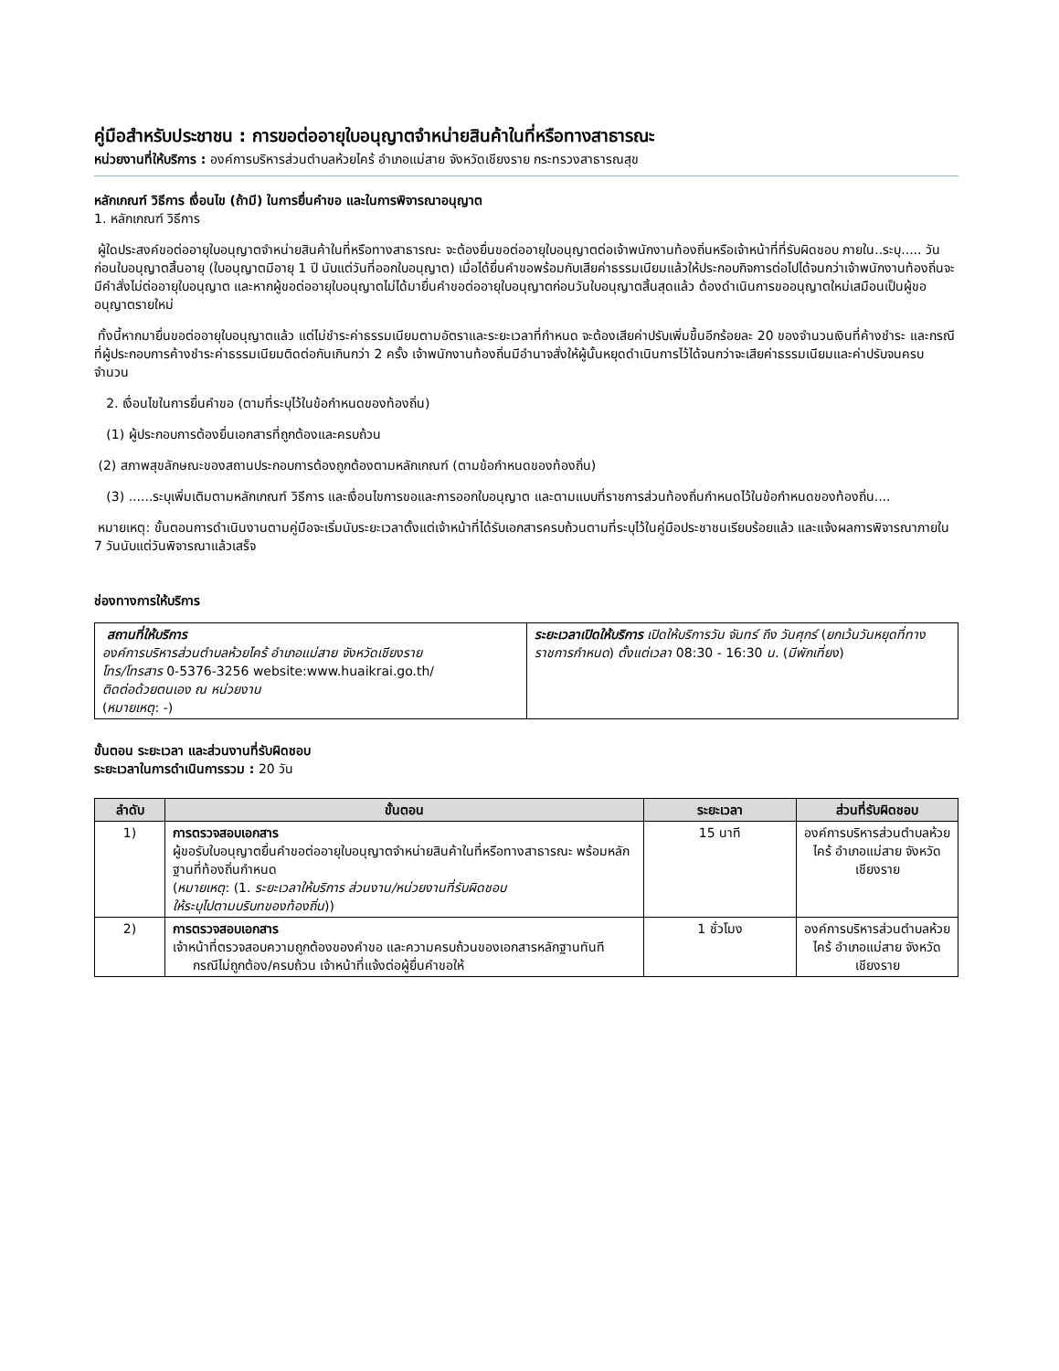คู่มือสำหรับประชาชน : การขอต่ออายุใบอนุญาตจำหน่ายสินค้าในที่หรือทางสาธารณะ
หน่วยงานที่ให้บริการ : องค์การบริหารส่วนตำบลห้วยไคร้ อำเภอแม่สาย จังหวัดเชียงราย กระทรวงสาธารณสุข
หลักเกณฑ์ วิธีการ เงื่อนไข (ถ้ามี) ในการยื่นคำขอ และในการพิจารณาอนุญาต
1. หลักเกณฑ์ วิธีการ
ผู้ใดประสงค์ขอต่ออายุใบอนุญาตจำหน่ายสินค้าในที่หรือทางสาธารณะ จะต้องยื่นขอต่ออายุใบอนุญาตต่อเจ้าพนักงานท้องถิ่นหรือเจ้าหน้าที่ที่รับผิดชอบ ภายใน..ระบุ..... วัน ก่อนใบอนุญาตสิ้นอายุ (ใบอนุญาตมีอายุ 1 ปี นับแต่วันที่ออกใบอนุญาต) เมื่อได้ยื่นคำขอพร้อมกับเสียค่าธรรมเนียมแล้วให้ประกอบกิจการต่อไปได้จนกว่าเจ้าพนักงานท้องถิ่นจะมีคำสั่งไม่ต่ออายุใบอนุญาต และหากผู้ขอต่ออายุใบอนุญาตไม่ได้มายื่นคำขอต่ออายุใบอนุญาตก่อนวันใบอนุญาตสิ้นสุดแล้ว ต้องดำเนินการขออนุญาตใหม่เสมือนเป็นผู้ขออนุญาตรายใหม่
ทั้งนี้หากมายื่นขอต่ออายุใบอนุญาตแล้ว แต่ไม่ชำระค่าธรรมเนียมตามอัตราและระยะเวลาที่กำหนด จะต้องเสียค่าปรับเพิ่มขึ้นอีกร้อยละ 20 ของจำนวนเงินที่ค้างชำระ และกรณีที่ผู้ประกอบการค้างชำระค่าธรรมเนียมติดต่อกันเกินกว่า 2 ครั้ง เจ้าพนักงานท้องถิ่นมีอำนาจสั่งให้ผู้นั้นหยุดดำเนินการไว้ได้จนกว่าจะเสียค่าธรรมเนียมและค่าปรับจนครบจำนวน
2. เงื่อนไขในการยื่นคำขอ (ตามที่ระบุไว้ในข้อกำหนดของท้องถิ่น)
(1) ผู้ประกอบการต้องยื่นเอกสารที่ถูกต้องและครบถ้วน
(2) สภาพสุขลักษณะของสถานประกอบการต้องถูกต้องตามหลักเกณฑ์ (ตามข้อกำหนดของท้องถิ่น)
(3) ......ระบุเพิ่มเติมตามหลักเกณฑ์ วิธีการ และเงื่อนไขการขอและการออกใบอนุญาต และตามแบบที่ราชการส่วนท้องถิ่นกำหนดไว้ในข้อกำหนดของท้องถิ่น....
หมายเหตุ: ขั้นตอนการดำเนินงานตามคู่มือจะเริ่มนับระยะเวลาตั้งแต่เจ้าหน้าที่ได้รับเอกสารครบถ้วนตามที่ระบุไว้ในคู่มือประชาชนเรียบร้อยแล้ว และแจ้งผลการพิจารณาภายใน 7 วันนับแต่วันพิจารณาแล้วเสร็จ
ช่องทางการให้บริการ
| สถานที่ให้บริการ องค์การบริหารส่วนตำบลห้วยไคร้ อำเภอแม่สาย จังหวัดเชียงราย โทร/โทรสาร 0-5376-3256 website:www.huaikrai.go.th/ ติดต่อด้วยตนเอง ณ หน่วยงาน ( หมายเหตุ : -) | ระยะเวลาเปิดให้บริการ เปิดให้บริการวัน จันทร์ ถึง วันศุกร์ ( ยกเว้นวันหยุดที่ทางราชการกำหนด ) ตั้งแต่เวลา 08:30 - 16:30 น. ( มีพักเที่ยง ) |
ขั้นตอน ระยะเวลา และส่วนงานที่รับผิดชอบ
ระยะเวลาในการดำเนินการรวม : 20 วัน
| ลำดับ | ขั้นตอน | ระยะเวลา | ส่วนที่รับผิดชอบ |
| --- | --- | --- | --- |
| 1) | การตรวจสอบเอกสาร ผู้ขอรับใบอนุญาตยื่นคำขอต่ออายุใบอนุญาตจำหน่ายสินค้าในที่หรือทางสาธารณะ พร้อมหลักฐานที่ท้องถิ่นกำหนด ( หมายเหตุ : (1. ระยะเวลาให้บริการ ส่วนงาน/หน่วยงานที่รับผิดชอบ ให้ระบุไปตามบริบทของท้องถิ่น )) | 15 นาที | องค์การบริหารส่วนตำบลห้วยไคร้ อำเภอแม่สาย จังหวัดเชียงราย |
| 2) | การตรวจสอบเอกสาร เจ้าหน้าที่ตรวจสอบความถูกต้องของคำขอ และความครบถ้วนของเอกสารหลักฐานทันที กรณีไม่ถูกต้อง/ครบถ้วน เจ้าหน้าที่แจ้งต่อผู้ยื่นคำขอให้ | 1 ชั่วโมง | องค์การบริหารส่วนตำบลห้วยไคร้ อำเภอแม่สาย จังหวัดเชียงราย |